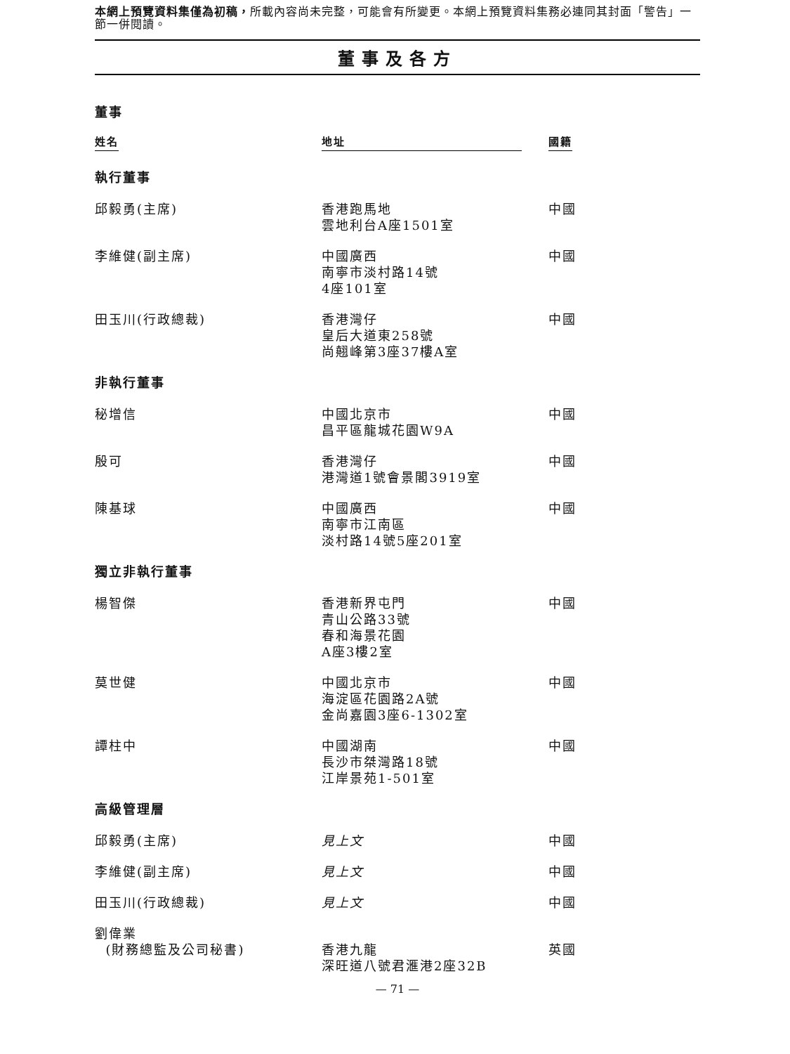本網上預覽資料集僅為初稿，所載內容尚未完整，可能會有所變更。本網上預覽資料集務必連同其封面「警告」一節一併閱讀。
董事及各方
董事
| 姓名 | 地址 | 國籍 |
| --- | --- | --- |
| 執行董事 | | |
| 邱毅勇(主席) | 香港跑馬地 雲地利台A座1501室 | 中國 |
| 李維健(副主席) | 中國廣西 南寧市淡村路14號 4座101室 | 中國 |
| 田玉川(行政總裁) | 香港灣仔 皇后大道東258號 尚翹峰第3座37樓A室 | 中國 |
| 非執行董事 | | |
| 秘增信 | 中國北京市 昌平區龍城花園W9A | 中國 |
| 殷可 | 香港灣仔 港灣道1號會景閣3919室 | 中國 |
| 陳基球 | 中國廣西 南寧市江南區 淡村路14號5座201室 | 中國 |
| 獨立非執行董事 | | |
| 楊智傑 | 香港新界屯門 青山公路33號 春和海景花園 A座3樓2室 | 中國 |
| 莫世健 | 中國北京市 海淀區花園路2A號 金尚嘉園3座6-1302室 | 中國 |
| 譚柱中 | 中國湖南 長沙市桀灣路18號 江岸景苑1-501室 | 中國 |
| 高級管理層 | | |
| 邱毅勇(主席) | 見上文 | 中國 |
| 李維健(副主席) | 見上文 | 中國 |
| 田玉川(行政總裁) | 見上文 | 中國 |
| 劉偉業 (財務總監及公司秘書) | 香港九龍 深旺道八號君滙港2座32B | 英國 |
— 71 —